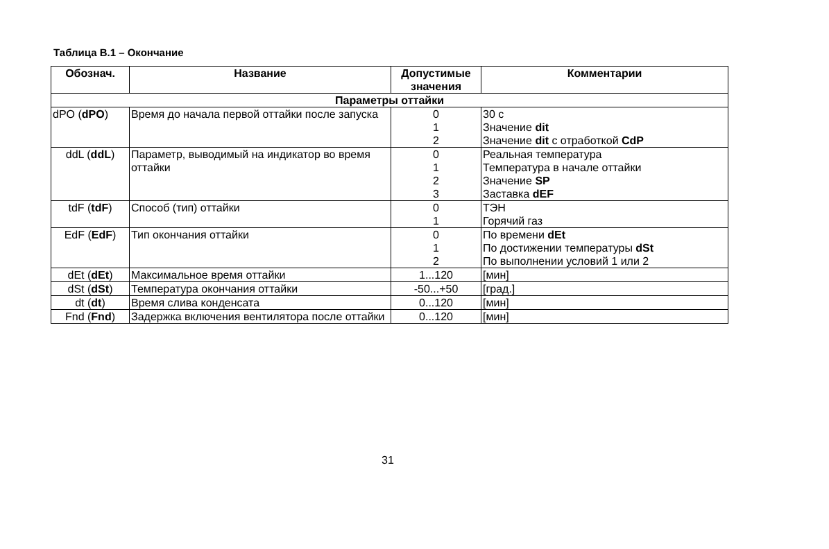Таблица В.1 – Окончание
| Обознач. | Название | Допустимые значения | Комментарии |
| --- | --- | --- | --- |
| Параметры оттайки | | | |
| dPO ( dPO ) | Время до начала первой оттайки после запуска | 0 1 2 | 30 с Значение dit Значение dit с отработкой CdP |
| ddL ( ddL ) | Параметр, выводимый на индикатор во время оттайки | 0 1 2 3 | Реальная температура Температура в начале оттайки Значение SP Заставка dEF |
| tdF ( tdF ) | Способ (тип) оттайки | 0 1 | ТЭН Горячий газ |
| EdF ( EdF ) | Тип окончания оттайки | 0 1 2 | По времени dEt По достижении температуры dSt По выполнении условий 1 или 2 |
| dEt ( dEt ) | Максимальное время оттайки | 1...120 | [мин] |
| dSt ( dSt ) | Температура окончания оттайки | -50...+50 | [град.] |
| dt ( dt ) | Время слива конденсата | 0...120 | [мин] |
| Fnd ( Fnd ) | Задержка включения вентилятора после оттайки | 0...120 | [мин] |
31